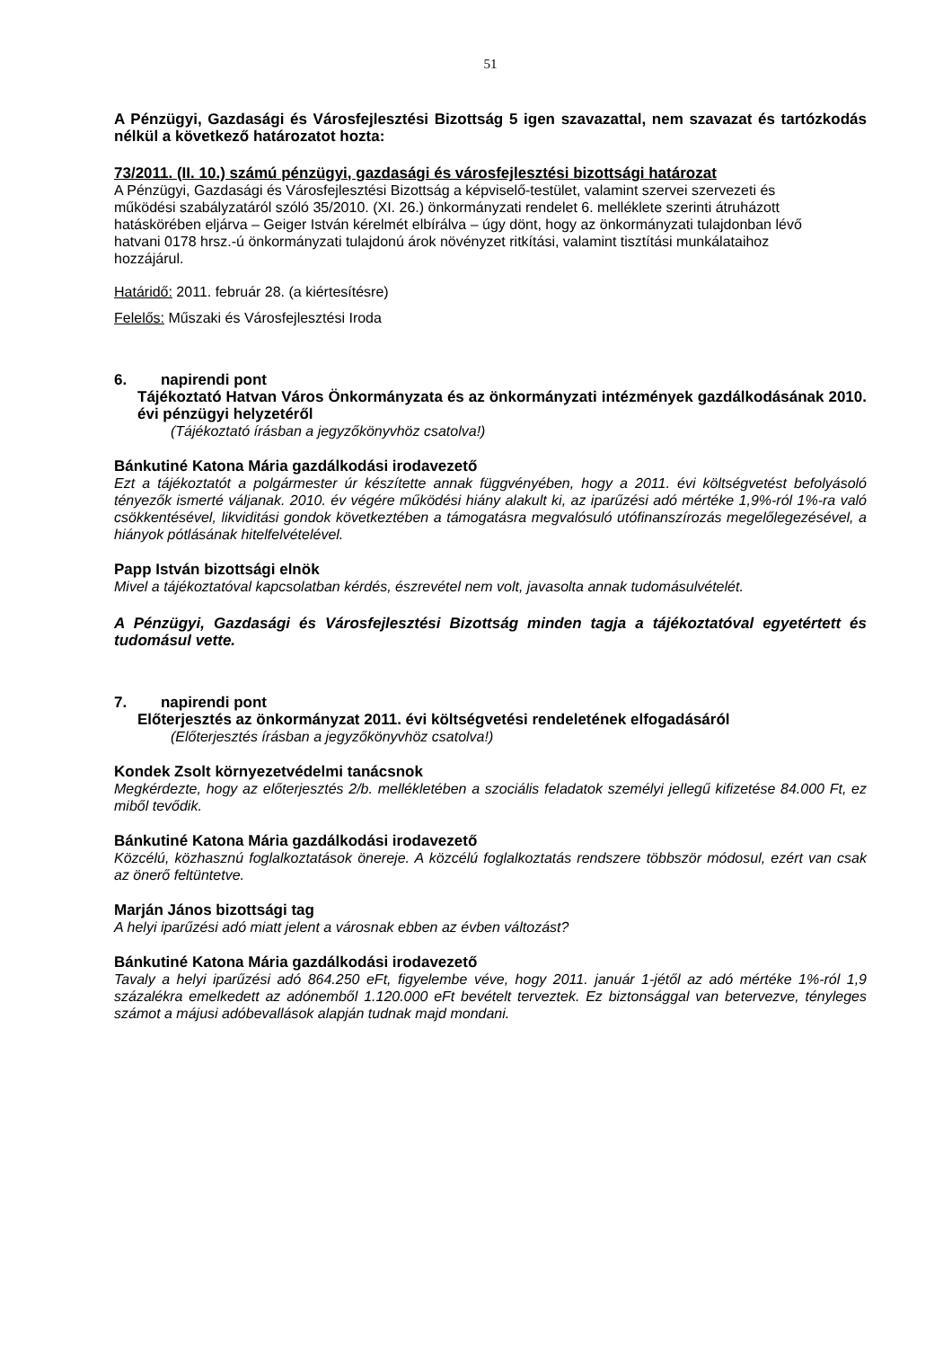51
A Pénzügyi, Gazdasági és Városfejlesztési Bizottság 5 igen szavazattal, nem szavazat és tartózkodás nélkül a következő határozatot hozta:
73/2011. (II. 10.) számú pénzügyi, gazdasági és városfejlesztési bizottsági határozat
A Pénzügyi, Gazdasági és Városfejlesztési Bizottság a képviselő-testület, valamint szervei szervezeti és működési szabályzatáról szóló 35/2010. (XI. 26.) önkormányzati rendelet 6. melléklete szerinti átruházott hatáskörében eljárva – Geiger István kérelmét elbírálva – úgy dönt, hogy az önkormányzati tulajdonban lévő hatvani 0178 hrsz.-ú önkormányzati tulajdonú árok növényzet ritkítási, valamint tisztítási munkálataihoz hozzájárul.
Határidő: 2011. február 28. (a kiértesítésre)
Felelős: Műszaki és Városfejlesztési Iroda
6. napirendi pont
Tájékoztató Hatvan Város Önkormányzata és az önkormányzati intézmények gazdálkodásának 2010. évi pénzügyi helyzetéről
(Tájékoztató írásban a jegyzőkönyvhöz csatolva!)
Bánkutiné Katona Mária gazdálkodási irodavezető
Ezt a tájékoztatót a polgármester úr készítette annak függvényében, hogy a 2011. évi költségvetést befolyásoló tényezők ismerté váljanak. 2010. év végére működési hiány alakult ki, az iparűzési adó mértéke 1,9%-ról 1%-ra való csökkentésével, likviditási gondok következtében a támogatásra megvalósuló utófinanszírozás megelőlegezésével, a hiányok pótlásának hitelfelvételével.
Papp István bizottsági elnök
Mivel a tájékoztatóval kapcsolatban kérdés, észrevétel nem volt, javasolta annak tudomásulvételét.
A Pénzügyi, Gazdasági és Városfejlesztési Bizottság minden tagja a tájékoztatóval egyetértett és tudomásul vette.
7. napirendi pont
Előterjesztés az önkormányzat 2011. évi költségvetési rendeletének elfogadásáról
(Előterjesztés írásban a jegyzőkönyvhöz csatolva!)
Kondek Zsolt környezetvédelmi tanácsnok
Megkérdezte, hogy az előterjesztés 2/b. mellékletében a szociális feladatok személyi jellegű kifizetése 84.000 Ft, ez miből tevődik.
Bánkutiné Katona Mária gazdálkodási irodavezető
Közcélú, közhasznú foglalkoztatások önereje. A közcélú foglalkoztatás rendszere többször módosul, ezért van csak az önerő feltüntetve.
Marján János bizottsági tag
A helyi iparűzési adó miatt jelent a városnak ebben az évben változást?
Bánkutiné Katona Mária gazdálkodási irodavezető
Tavaly a helyi iparűzési adó 864.250 eFt, figyelembe véve, hogy 2011. január 1-jétől az adó mértéke 1%-ról 1,9 százalékra emelkedett az adónemből 1.120.000 eFt bevételt terveztek. Ez biztonsággal van betervezve, tényleges számot a májusi adóbevallások alapján tudnak majd mondani.